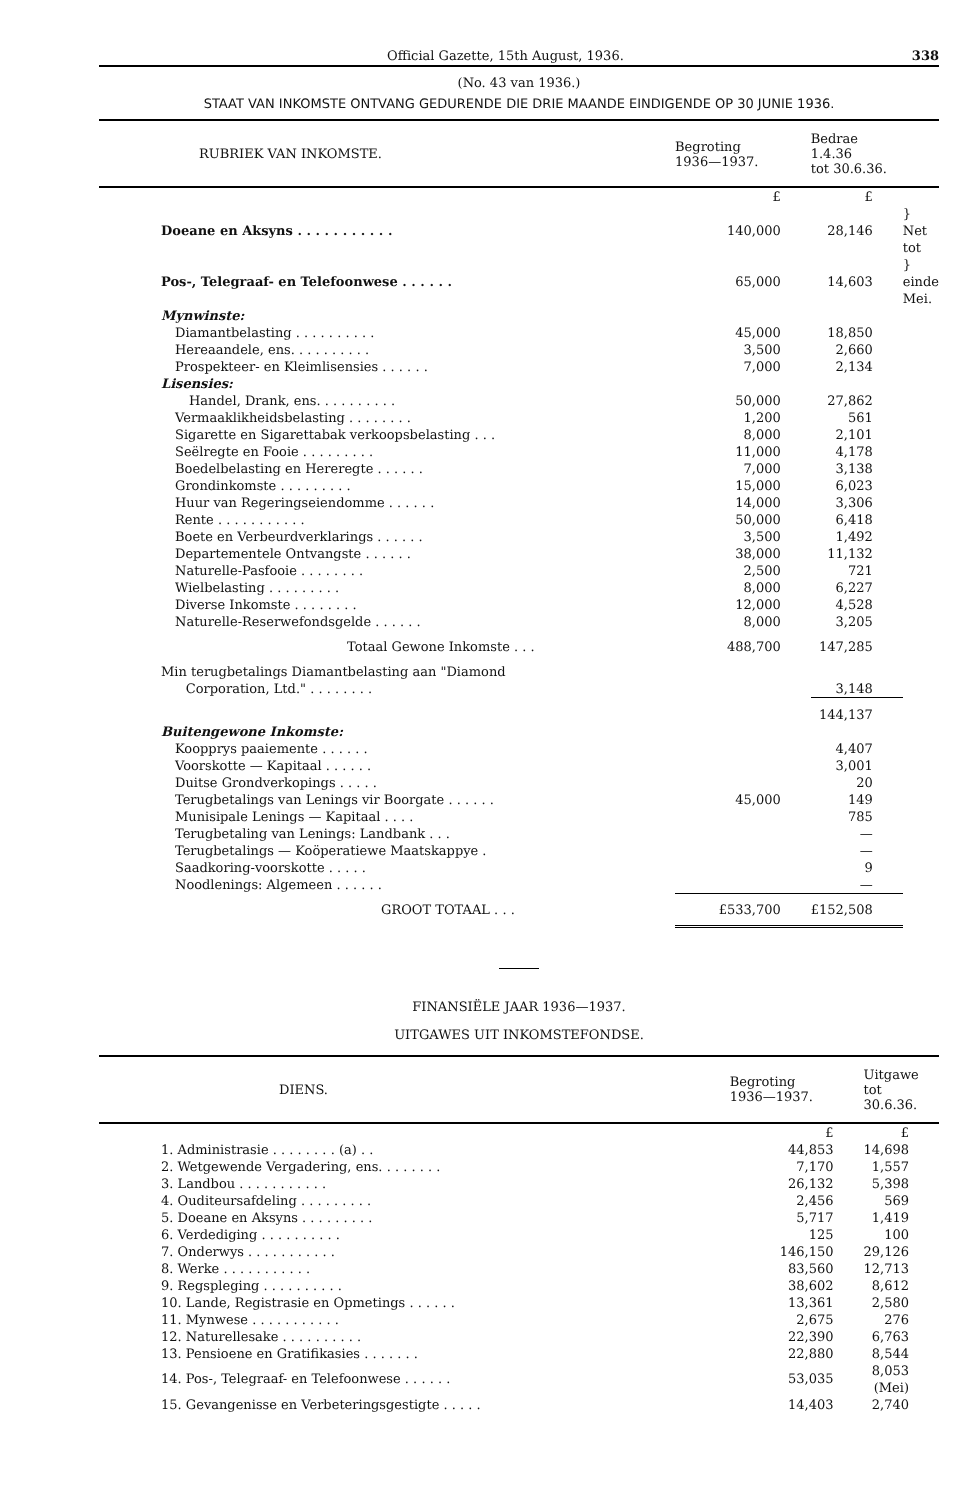Official Gazette, 15th August, 1936. 338
(No. 43 van 1936.)
STAAT VAN INKOMSTE ONTVANG GEDURENDE DIE DRIE MAANDE EINDIGENDE OP 30 JUNIE 1936.
| RUBRIEK VAN INKOMSTE. | Begroting 1936—1937. | Bedrae 1.4.36 tot 30.6.36. | |
| --- | --- | --- | --- |
| | £ | £ | |
| Doeane en Aksyns . . . . . . . . . . . | 140,000 | 28,146 | } Net tot |
| Pos-, Telegraaf- en Telefoonwese . . . . . . | 65,000 | 14,603 | } einde Mei. |
| Mynwinste: | | | |
| Diamantbelasting . . . . . . . . . . | 45,000 | 18,850 | |
| Hereaandele, ens. . . . . . . . . . | 3,500 | 2,660 | |
| Prospekteer- en Kleimlisensies . . . . . . | 7,000 | 2,134 | |
| Lisensies: | | | |
| Handel, Drank, ens. . . . . . . . . . | 50,000 | 27,862 | |
| Vermaaklikheidsbelasting . . . . . . . . | 1,200 | 561 | |
| Sigarette en Sigarettabak verkoopsbelasting . . . | 8,000 | 2,101 | |
| Seëlregte en Fooie . . . . . . . . . | 11,000 | 4,178 | |
| Boedelbelasting en Hereregte . . . . . . | 7,000 | 3,138 | |
| Grondinkomste . . . . . . . . . | 15,000 | 6,023 | |
| Huur van Regeringseiendomme . . . . . . | 14,000 | 3,306 | |
| Rente . . . . . . . . . . . | 50,000 | 6,418 | |
| Boete en Verbeurdverklarings . . . . . . | 3,500 | 1,492 | |
| Departementele Ontvangste . . . . . . | 38,000 | 11,132 | |
| Naturelle-Pasfooie . . . . . . . . | 2,500 | 721 | |
| Wielbelasting . . . . . . . . . | 8,000 | 6,227 | |
| Diverse Inkomste . . . . . . . . | 12,000 | 4,528 | |
| Naturelle-Reserwefondsgelde . . . . . . | 8,000 | 3,205 | |
| Totaal Gewone Inkomste . . . | 488,700 | 147,285 | |
| Min terugbetalings Diamantbelasting aan "Diamond Corporation, Ltd." . . . . . . . . | | 3,148 | |
| | | 144,137 | |
| Buitengewone Inkomste: | | | |
| Koopprys paaiemente . . . . . . | | 4,407 | |
| Voorskotte — Kapitaal . . . . . . | | 3,001 | |
| Duitse Grondverkopings . . . . . | | 20 | |
| Terugbetalings van Lenings vir Boorgate . . . . . . | 45,000 | 149 | |
| Munisipale Lenings — Kapitaal . . . . | | 785 | |
| Terugbetaling van Lenings: Landbank . . . | | — | |
| Terugbetalings — Koöperatiewe Maatskappye . | | — | |
| Saadkoring-voorskotte . . . . . | | 9 | |
| Noodlenings: Algemeen . . . . . . | | — | |
| GROOT TOTAAL . . . | £533,700 | £152,508 | |
FINANSIËLE JAAR 1936—1937.
UITGAWES UIT INKOMSTEFONDSE.
| DIENS. | Begroting 1936—1937. | Uitgawe tot 30.6.36. |
| --- | --- | --- |
| | £ | £ |
| 1. Administrasie . . . . . . . . (a) . . | 44,853 | 14,698 |
| 2. Wetgewende Vergadering, ens. . . . . . . . | 7,170 | 1,557 |
| 3. Landbou . . . . . . . . . . . | 26,132 | 5,398 |
| 4. Ouditeursafdeling . . . . . . . . . | 2,456 | 569 |
| 5. Doeane en Aksyns . . . . . . . . . | 5,717 | 1,419 |
| 6. Verdediging . . . . . . . . . . | 125 | 100 |
| 7. Onderwys . . . . . . . . . . . | 146,150 | 29,126 |
| 8. Werke . . . . . . . . . . . | 83,560 | 12,713 |
| 9. Regspleging . . . . . . . . . . | 38,602 | 8,612 |
| 10. Lande, Registrasie en Opmetings . . . . . . | 13,361 | 2,580 |
| 11. Mynwese . . . . . . . . . . . | 2,675 | 276 |
| 12. Naturellesake . . . . . . . . . . | 22,390 | 6,763 |
| 13. Pensioene en Gratifikasies . . . . . . . | 22,880 | 8,544 |
| 14. Pos-, Telegraaf- en Telefoonwese . . . . . . | 53,035 | 8,053 (Mei) |
| 15. Gevangenisse en Verbeteringsgestigte . . . . . | 14,403 | 2,740 |